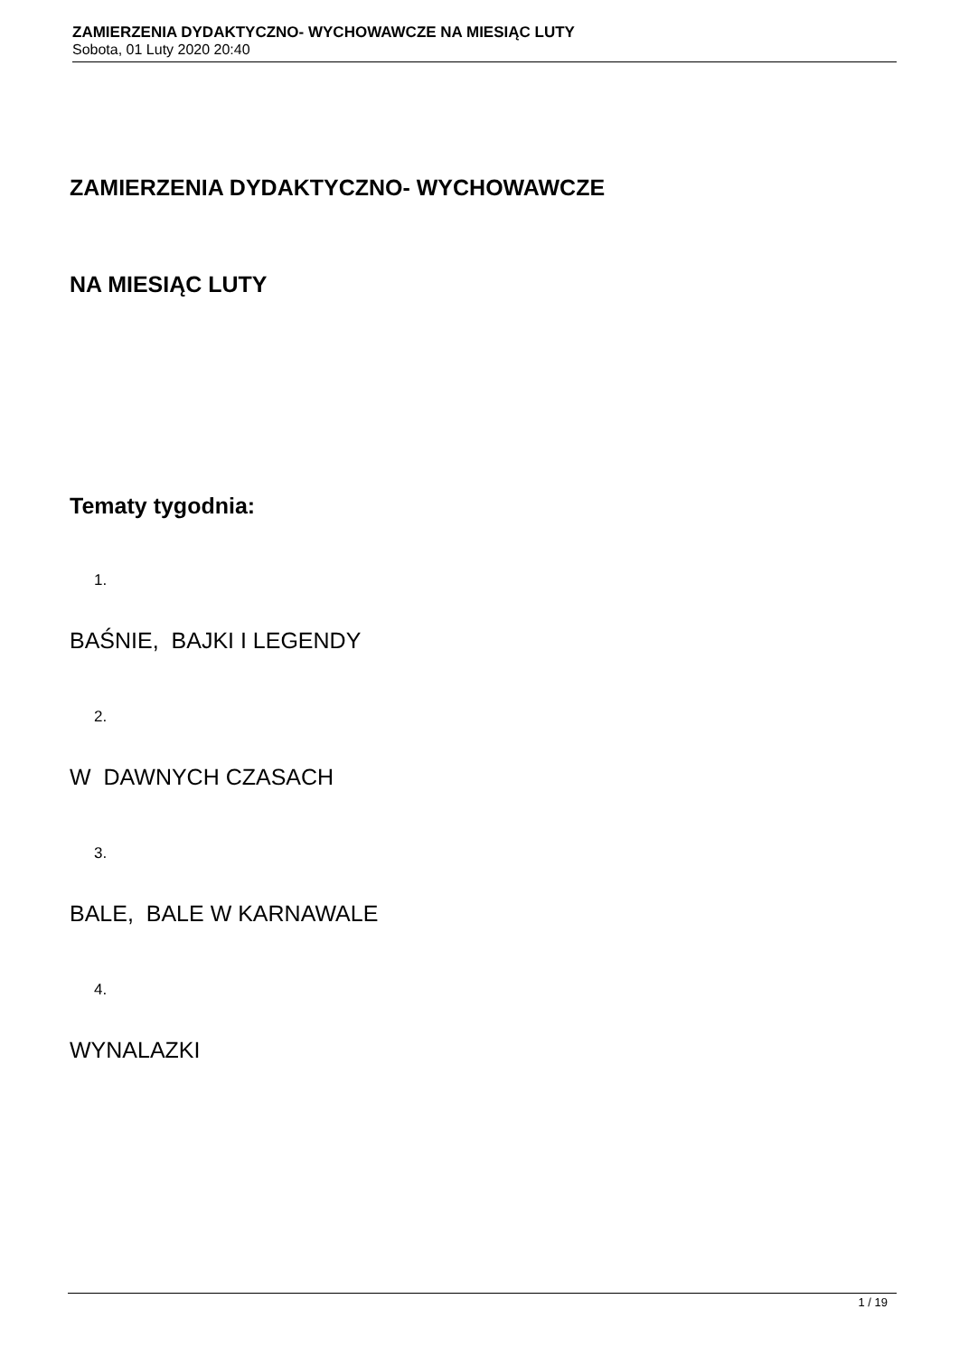ZAMIERZENIA DYDAKTYCZNO- WYCHOWAWCZE NA MIESIĄC LUTY
Sobota, 01 Luty 2020 20:40
ZAMIERZENIA DYDAKTYCZNO- WYCHOWAWCZE
NA MIESIĄC LUTY
Tematy tygodnia:
1.
BAŚNIE, BAJKI I LEGENDY
2.
W DAWNYCH CZASACH
3.
BALE, BALE W KARNAWALE
4.
WYNALAZKI
1 / 19